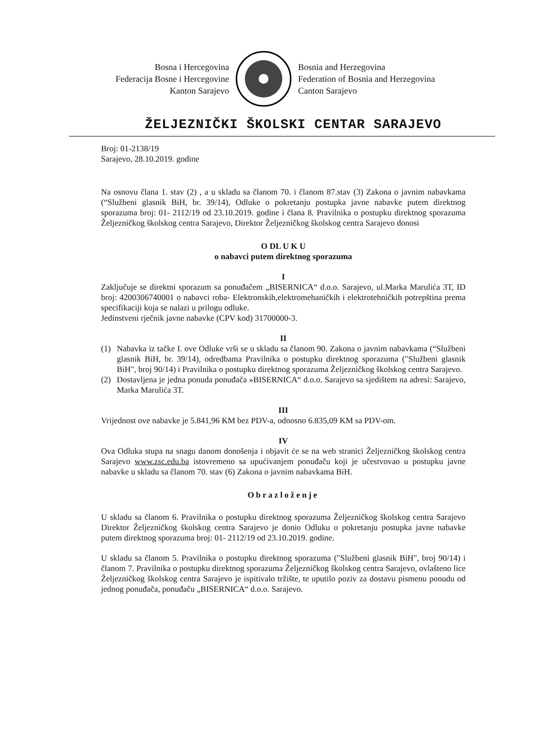Bosna i Hercegovina
Federacija Bosne i Hercegovine
Kanton Sarajevo
Bosnia and Herzegovina
Federation of Bosnia and Herzegovina
Canton Sarajevo
ŽELJEZNIČKI ŠKOLSKI CENTAR SARAJEVO
Broj: 01-2138/19
Sarajevo, 28.10.2019. godine
Na osnovu člana 1. stav (2) , a u skladu sa članom 70. i članom 87.stav (3) Zakona o javnim nabavkama (“Službeni glasnik BiH, br. 39/14), Odluke o pokretanju postupka javne nabavke putem direktnog sporazuma broj: 01- 2112/19 od 23.10.2019. godine i člana 8. Pravilnika o postupku direktnog sporazuma Željezničkog školskog centra Sarajevo, Direktor Željezničkog školskog centra Sarajevo donosi
O DL U K U
o nabavci putem direktnog sporazuma
I
Zaključuje se direktni sporazum sa ponuđačem „BISERNICA“ d.o.o. Sarajevo, ul.Marka Marulića 3T, ID broj: 4200306740001 o nabavci roba- Elektronskih,elektromehaničkih i elektrotehničkih potrepština prema specifikaciji koja se nalazi u prilogu odluke.
Jedinstveni rječnik javne nabavke (CPV kod) 31700000-3.
II
(1) Nabavka iz tačke I. ove Odluke vrši se u skladu sa članom 90. Zakona o javnim nabavkama (“Službeni glasnik BiH, br. 39/14), odredbama Pravilnika o postupku direktnog sporazuma ("Službeni glasnik BiH", broj 90/14) i Pravilnika o postupku direktnog sporazuma Željezničkog školskog centra Sarajevo.
(2) Dostavljena je jedna ponuda ponuđača »BISERNICA“ d.o.o. Sarajevo sa sjedištem na adresi: Sarajevo, Marka Marulića 3T.
III
Vrijednost ove nabavke je 5.841,96 KM bez PDV-a, odnosno 6.835,09 KM sa PDV-om.
IV
Ova Odluka stupa na snagu danom donošenja i objavit će se na web stranici Željezničkog školskog centra Sarajevo www.zsc.edu.ba istovremeno sa upućivanjem ponuđaču koji je učestvovao u postupku javne nabavke u skladu sa članom 70. stav (6) Zakona o javnim nabavkama BiH.
Obrazloženje
U skladu sa članom 6. Pravilnika o postupku direktnog sporazuma Željezničkog školskog centra Sarajevo Direktor Željezničkog školskog centra Sarajevo je donio Odluku o pokretanju postupka javne nabavke putem direktnog sporazuma broj: 01- 2112/19 od 23.10.2019. godine.
U skladu sa članom 5. Pravilnika o postupku direktnog sporazuma ("Službeni glasnik BiH", broj 90/14) i članom 7. Pravilnika o postupku direktnog sporazuma Željezničkog školskog centra Sarajevo, ovlašteno lice Željezničkog školskog centra Sarajevo je ispitivalo tržište, te uputilo poziv za dostavu pismenu ponudu od jednog ponuđača, ponuđaču „BISERNICA“ d.o.o. Sarajevo.